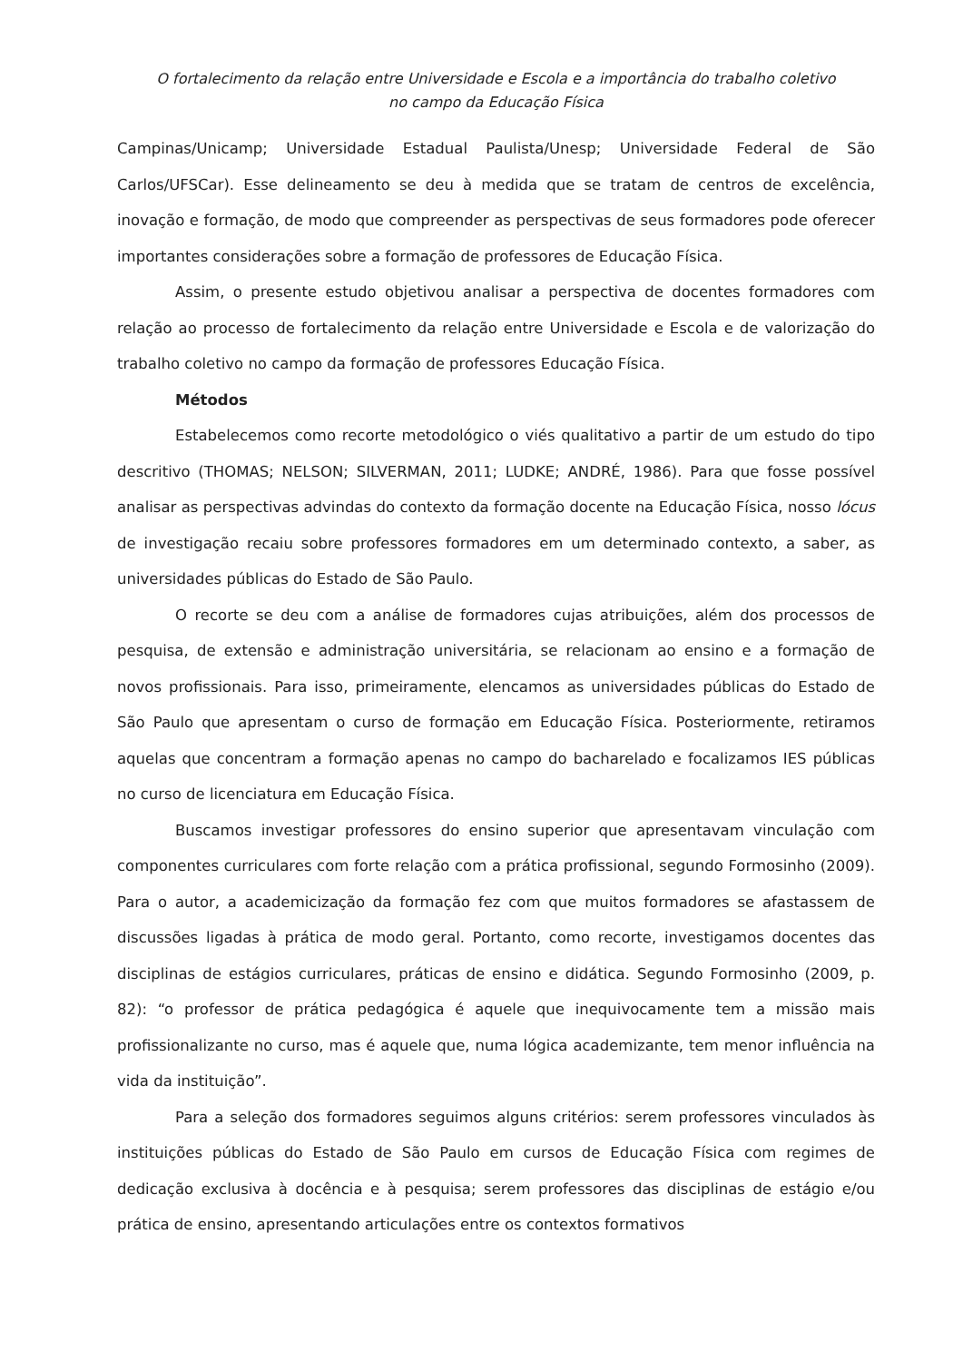O fortalecimento da relação entre Universidade e Escola e a importância do trabalho coletivo
no campo da Educação Física
Campinas/Unicamp; Universidade Estadual Paulista/Unesp; Universidade Federal de São Carlos/UFSCar). Esse delineamento se deu à medida que se tratam de centros de excelência, inovação e formação, de modo que compreender as perspectivas de seus formadores pode oferecer importantes considerações sobre a formação de professores de Educação Física.
Assim, o presente estudo objetivou analisar a perspectiva de docentes formadores com relação ao processo de fortalecimento da relação entre Universidade e Escola e de valorização do trabalho coletivo no campo da formação de professores Educação Física.
Métodos
Estabelecemos como recorte metodológico o viés qualitativo a partir de um estudo do tipo descritivo (THOMAS; NELSON; SILVERMAN, 2011; LUDKE; ANDRÉ, 1986). Para que fosse possível analisar as perspectivas advindas do contexto da formação docente na Educação Física, nosso lócus de investigação recaiu sobre professores formadores em um determinado contexto, a saber, as universidades públicas do Estado de São Paulo.
O recorte se deu com a análise de formadores cujas atribuições, além dos processos de pesquisa, de extensão e administração universitária, se relacionam ao ensino e a formação de novos profissionais. Para isso, primeiramente, elencamos as universidades públicas do Estado de São Paulo que apresentam o curso de formação em Educação Física. Posteriormente, retiramos aquelas que concentram a formação apenas no campo do bacharelado e focalizamos IES públicas no curso de licenciatura em Educação Física.
Buscamos investigar professores do ensino superior que apresentavam vinculação com componentes curriculares com forte relação com a prática profissional, segundo Formosinho (2009). Para o autor, a academicização da formação fez com que muitos formadores se afastassem de discussões ligadas à prática de modo geral. Portanto, como recorte, investigamos docentes das disciplinas de estágios curriculares, práticas de ensino e didática. Segundo Formosinho (2009, p. 82): “o professor de prática pedagógica é aquele que inequivocamente tem a missão mais profissionalizante no curso, mas é aquele que, numa lógica academizante, tem menor influência na vida da instituição”.
Para a seleção dos formadores seguimos alguns critérios: serem professores vinculados às instituições públicas do Estado de São Paulo em cursos de Educação Física com regimes de dedicação exclusiva à docência e à pesquisa; serem professores das disciplinas de estágio e/ou prática de ensino, apresentando articulações entre os contextos formativos